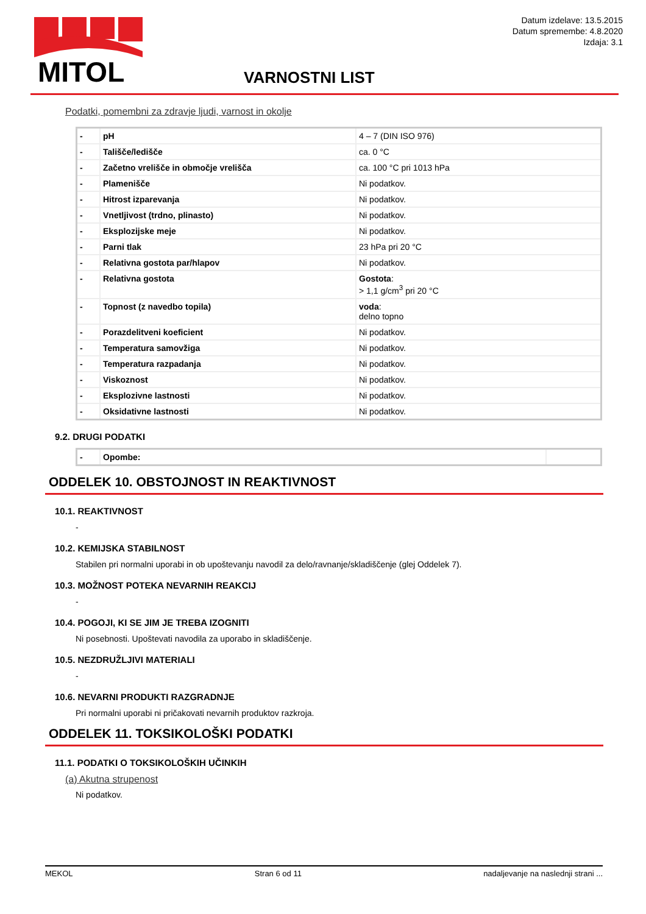MITOL
Datum izdelave: 13.5.2015
Datum spremembe: 4.8.2020
Izdaja: 3.1
VARNOSTNI LIST
Podatki, pomembni za zdravje ljudi, varnost in okolje
| - | pH | 4 – 7 (DIN ISO 976) |
| - | Tališče/ledišče | ca. 0 °C |
| - | Začetno vrelišče in območje vrelišča | ca. 100 °C pri 1013 hPa |
| - | Plamenišče | Ni podatkov. |
| - | Hitrost izparevanja | Ni podatkov. |
| - | Vnetljivost (trdno, plinasto) | Ni podatkov. |
| - | Eksplozijske meje | Ni podatkov. |
| - | Parni tlak | 23 hPa pri 20 °C |
| - | Relativna gostota par/hlapov | Ni podatkov. |
| - | Relativna gostota | Gostota : > 1,1 g/cm<sup>3</sup> pri 20 °C |
| - | Topnost (z navedbo topila) | voda : delno topno |
| - | Porazdelitveni koeficient | Ni podatkov. |
| - | Temperatura samovžiga | Ni podatkov. |
| - | Temperatura razpadanja | Ni podatkov. |
| - | Viskoznost | Ni podatkov. |
| - | Eksplozivne lastnosti | Ni podatkov. |
| - | Oksidativne lastnosti | Ni podatkov. |
9.2. DRUGI PODATKI
| - | Opombe: | |
ODDELEK 10. OBSTOJNOST IN REAKTIVNOST
10.1. REAKTIVNOST
-
10.2. KEMIJSKA STABILNOST
Stabilen pri normalni uporabi in ob upoštevanju navodil za delo/ravnanje/skladiščenje (glej Oddelek 7).
10.3. MOŽNOST POTEKA NEVARNIH REAKCIJ
-
10.4. POGOJI, KI SE JIM JE TREBA IZOGNITI
Ni posebnosti. Upoštevati navodila za uporabo in skladiščenje.
10.5. NEZDRUŽLJIVI MATERIALI
-
10.6. NEVARNI PRODUKTI RAZGRADNJE
Pri normalni uporabi ni pričakovati nevarnih produktov razkroja.
ODDELEK 11. TOKSIKOLOŠKI PODATKI
11.1. PODATKI O TOKSIKOLOŠKIH UČINKIH
(a) Akutna strupenost
Ni podatkov.
MEKOL Stran 6 od 11 nadaljevanje na naslednji strani ...